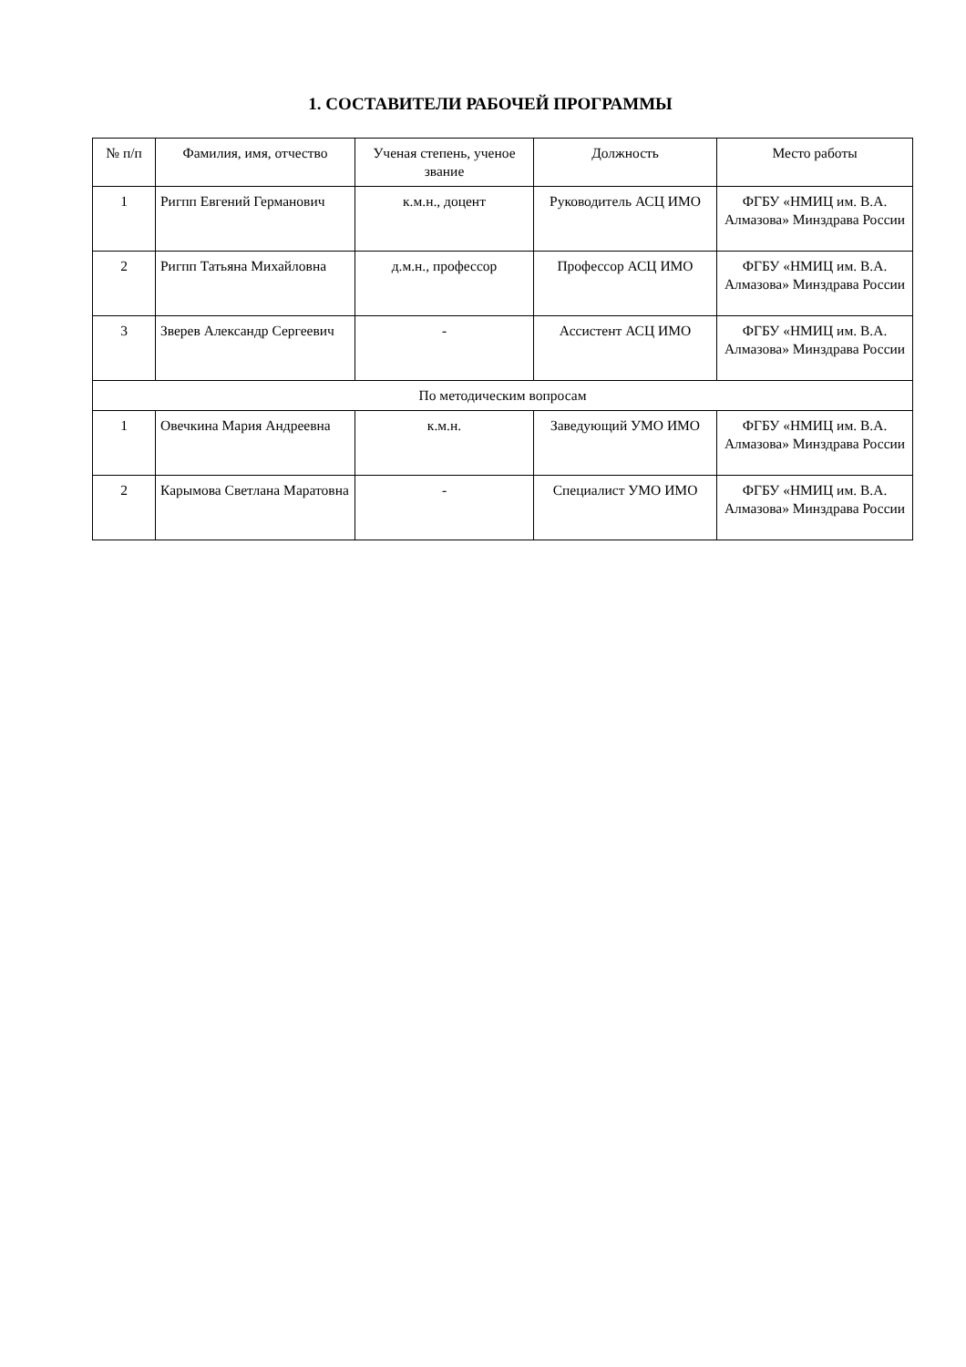1. СОСТАВИТЕЛИ РАБОЧЕЙ ПРОГРАММЫ
| № п/п | Фамилия, имя, отчество | Ученая степень, ученое звание | Должность | Место работы |
| --- | --- | --- | --- | --- |
| 1 | Ригпп Евгений Германович | к.м.н., доцент | Руководитель АСЦ ИМО | ФГБУ «НМИЦ им. В.А. Алмазова» Минздрава России |
| 2 | Ригпп Татьяна Михайловна | д.м.н., профессор | Профессор АСЦ ИМО | ФГБУ «НМИЦ им. В.А. Алмазова» Минздрава России |
| 3 | Зверев Александр Сергеевич | - | Ассистент АСЦ ИМО | ФГБУ «НМИЦ им. В.А. Алмазова» Минздрава России |
| По методическим вопросам | | | | |
| 1 | Овечкина Мария Андреевна | к.м.н. | Заведующий УМО ИМО | ФГБУ «НМИЦ им. В.А. Алмазова» Минздрава России |
| 2 | Карымова Светлана Маратовна | - | Специалист УМО ИМО | ФГБУ «НМИЦ им. В.А. Алмазова» Минздрава России |